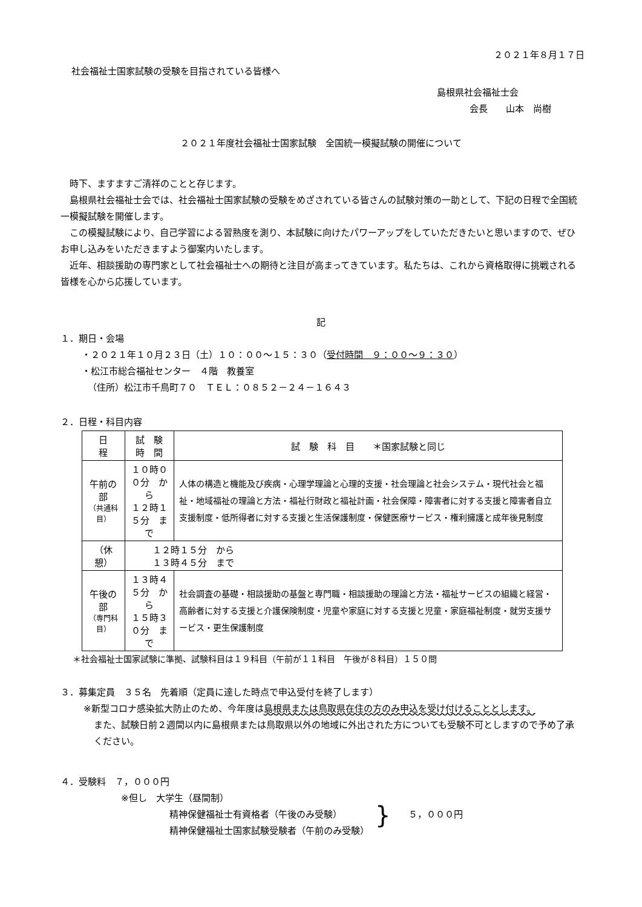２０２１年８月１７日
社会福祉士国家試験の受験を目指されている皆様へ
島根県社会福祉士会
会長　　山本　尚樹
２０２１年度社会福祉士国家試験　全国統一模擬試験の開催について
　時下、ますますご清祥のことと存じます。
　島根県社会福祉士会では、社会福祉士国家試験の受験をめざされている皆さんの試験対策の一助として、下記の日程で全国統一模擬試験を開催します。
　この模擬試験により、自己学習による習熟度を測り、本試験に向けたパワーアップをしていただきたいと思いますので、ぜひお申し込みをいただきますよう御案内いたします。
　近年、相談援助の専門家として社会福祉士への期待と注目が高まってきています。私たちは、これから資格取得に挑戦される皆様を心から応援しています。
記
１．期日・会場
・２０２１年１０月２３日（土）１０：００～１５：３０（受付時間　９：００～９：３０）
・松江市総合福祉センター　４階　教養室
（住所）松江市千鳥町７０　ＴＥＬ：０８５２－２４－１６４３
２．日程・科目内容
| 日 程 | 試 験 時 間 | 試 験 科 目 ＊国家試験と同じ |
| --- | --- | --- |
| 午前の部 （共通科目） | １０時００分 から １２時１５分 まで | 人体の構造と機能及び疾病・心理学理論と心理的支援・社会理論と社会システム・現代社会と福祉・地域福祉の理論と方法・福祉行財政と福祉計画・社会保障・障害者に対する支援と障害者自立支援制度・低所得者に対する支援と生活保護制度・保健医療サービス・権利擁護と成年後見制度 |
| （休憩） | １２時１５分 から １３時４５分 まで | |
| 午後の部 （専門科目） | １３時４５分 から １５時３０分 まで | 社会調査の基礎・相談援助の基盤と専門職・相談援助の理論と方法・福祉サービスの組織と経営・高齢者に対する支援と介護保険制度・児童や家庭に対する支援と児童・家庭福祉制度・就労支援サービス・更生保護制度 |
＊社会福祉士国家試験に準拠、試験科目は１９科目（午前が１１科目　午後が８科目）１５０問
３．募集定員　３５名　先着順（定員に達した時点で申込受付を終了します）
※新型コロナ感染拡大防止のため、今年度は島根県または鳥取県在住の方のみ申込を受け付けることとします。
また、試験日前２週間以内に島根県または鳥取県以外の地域に外出された方についても受験不可としますので予め了承ください。
４．受験料　７，０００円
※但し　大学生（昼間制）
精神保健福祉士有資格者（午後のみ受験）
精神保健福祉士国家試験受験者（午前のみ受験）
}
５，０００円